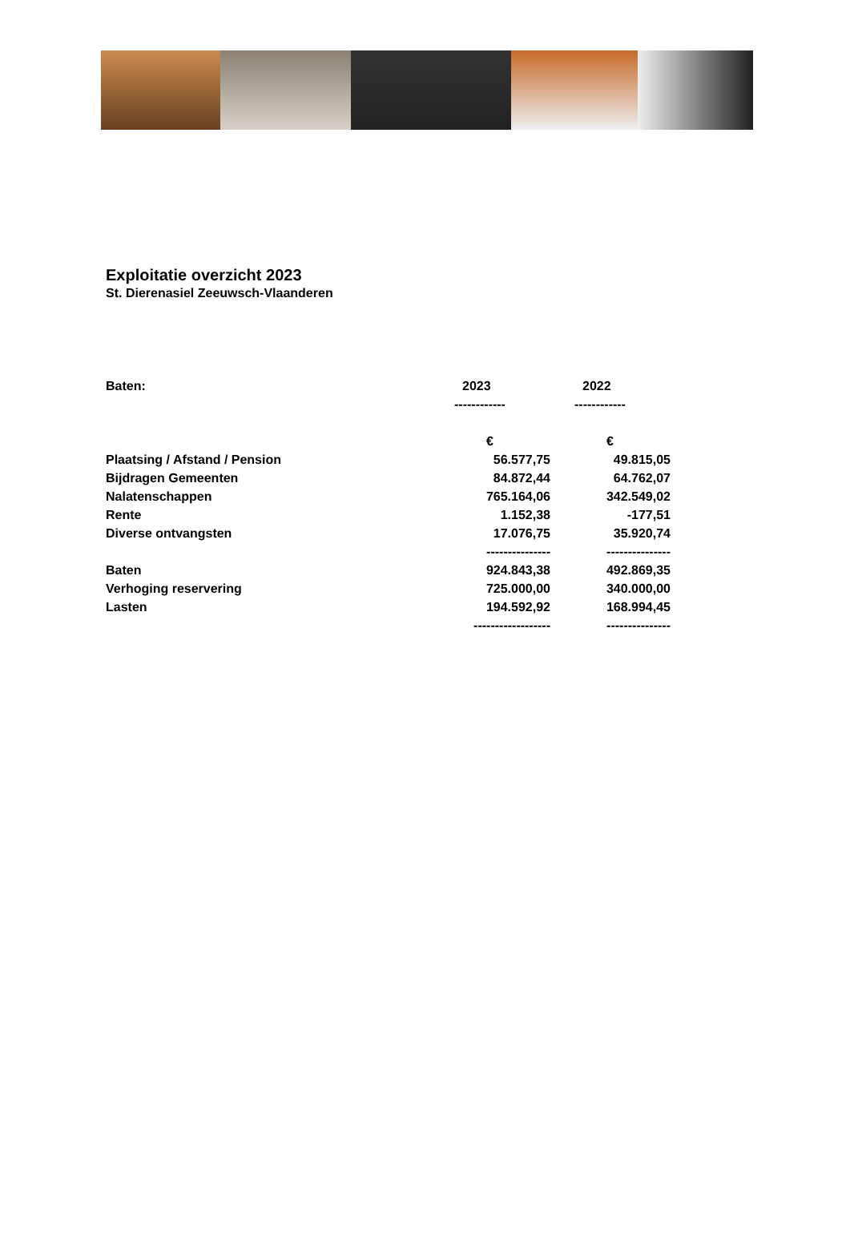Exploitatie overzicht 2023
St. Dierenasiel Zeeuwsch-Vlaanderen
| Baten: | 2023 | 2022 |
| --- | --- | --- |
| | ------------ | ------------ |
| | € | € |
| Plaatsing / Afstand / Pension | 56.577,75 | 49.815,05 |
| Bijdragen Gemeenten | 84.872,44 | 64.762,07 |
| Nalatenschappen | 765.164,06 | 342.549,02 |
| Rente | 1.152,38 | -177,51 |
| Diverse ontvangsten | 17.076,75 | 35.920,74 |
| | --------------- | --------------- |
| Baten | 924.843,38 | 492.869,35 |
| Verhoging reservering | 725.000,00 | 340.000,00 |
| Lasten | 194.592,92 | 168.994,45 |
| | ------------------ | --------------- |